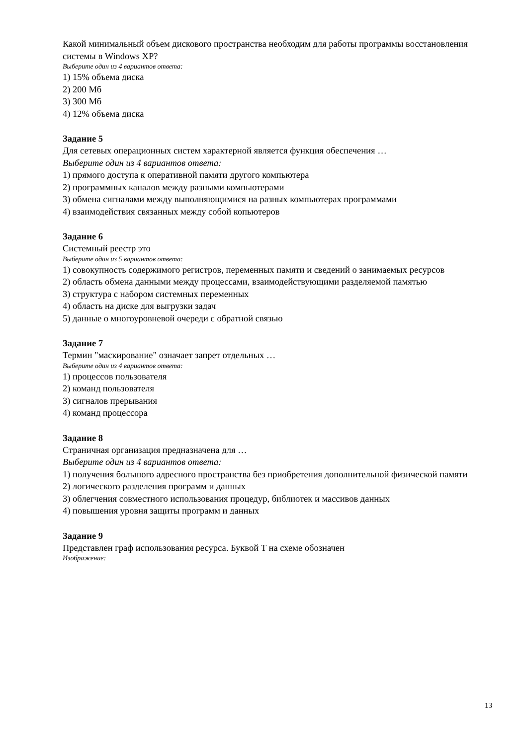Какой минимальный объем дискового пространства необходим для работы программы восстановления системы в Windows XP?
Выберите один из 4 вариантов ответа:
1) 15% объема диска
2) 200 Мб
3) 300 Мб
4) 12% объема диска
Задание 5
Для сетевых операционных систем характерной является функция обеспечения …
Выберите один из 4 вариантов ответа:
1) прямого доступа к оперативной памяти другого компьютера
2) программных каналов между разными компьютерами
3) обмена сигналами между выполняющимися на разных компьютерах программами
4) взаимодействия связанных между собой копьютеров
Задание 6
Системный реестр это
Выберите один из 5 вариантов ответа:
1) совокупность содержимого регистров, переменных памяти и сведений о занимаемых ресурсов
2) область обмена данными между процессами, взаимодействующими разделяемой памятью
3) структура с набором системных переменных
4) область на диске для выгрузки задач
5) данные о многоуровневой очереди с обратной связью
Задание 7
Термин "маскирование" означает запрет отдельных …
Выберите один из 4 вариантов ответа:
1) процессов пользователя
2) команд пользователя
3) сигналов прерывания
4) команд процессора
Задание 8
Страничная организация предназначена для …
Выберите один из 4 вариантов ответа:
1) получения большого адресного пространства без приобретения дополнительной физической памяти
2) логического разделения программ и данных
3) облегчения совместного использования процедур, библиотек и массивов данных
4) повышения уровня защиты программ и данных
Задание 9
Представлен граф использования ресурса. Буквой Т на схеме обозначен
Изображение:
13